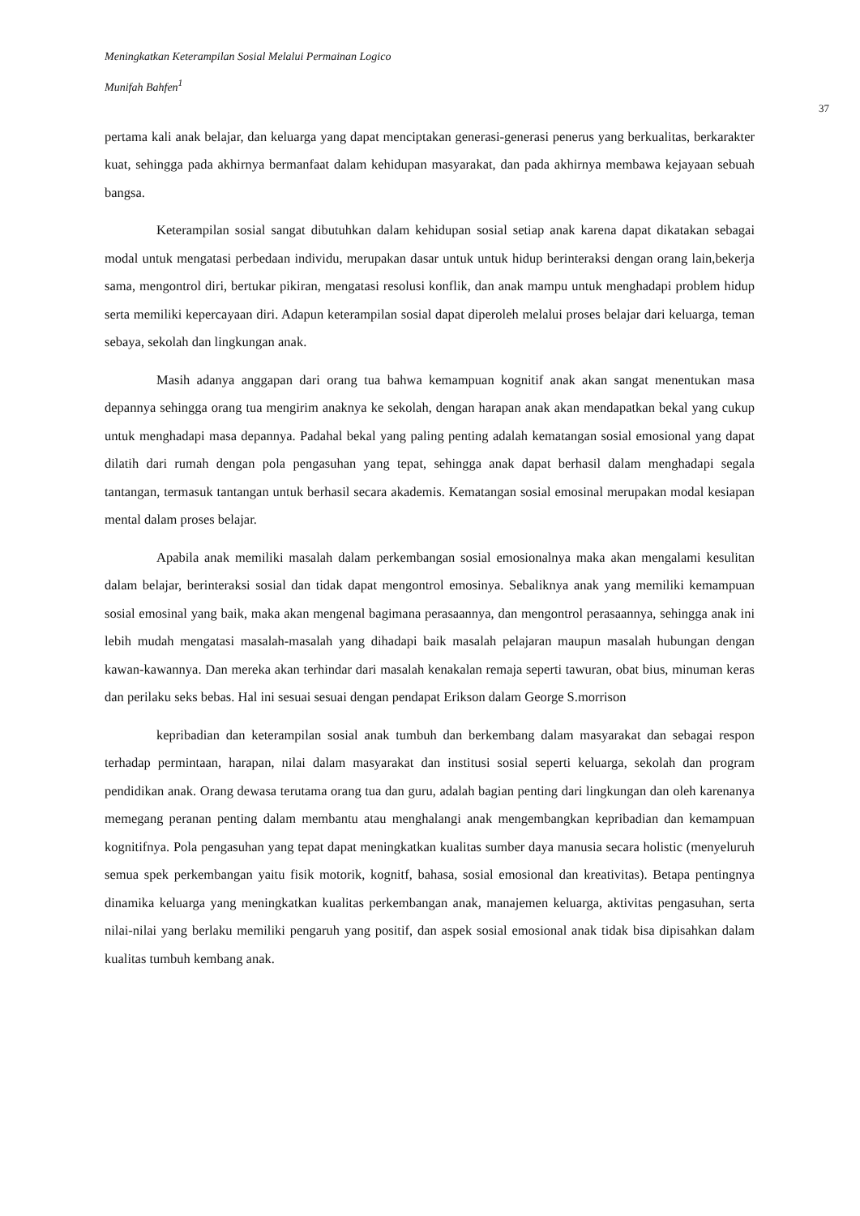Meningkatkan Keterampilan Sosial Melalui Permainan Logico
Munifah Bahfen<sup>1</sup>
37
pertama kali anak belajar, dan keluarga yang dapat menciptakan generasi-generasi penerus yang berkualitas, berkarakter kuat, sehingga pada akhirnya bermanfaat dalam kehidupan masyarakat, dan pada akhirnya membawa kejayaan sebuah bangsa.
Keterampilan sosial sangat dibutuhkan dalam kehidupan sosial setiap anak karena dapat dikatakan sebagai modal untuk mengatasi perbedaan individu, merupakan dasar untuk untuk hidup berinteraksi dengan orang lain,bekerja sama, mengontrol diri, bertukar pikiran, mengatasi resolusi konflik, dan anak mampu untuk menghadapi problem hidup serta memiliki kepercayaan diri. Adapun keterampilan sosial dapat diperoleh melalui proses belajar dari keluarga, teman sebaya, sekolah dan lingkungan anak.
Masih adanya anggapan dari orang tua bahwa kemampuan kognitif anak akan sangat menentukan masa depannya sehingga orang tua mengirim anaknya ke sekolah, dengan harapan anak akan mendapatkan bekal yang cukup untuk menghadapi masa depannya. Padahal bekal yang paling penting adalah kematangan sosial emosional yang dapat dilatih dari rumah dengan pola pengasuhan yang tepat, sehingga anak dapat berhasil dalam menghadapi segala tantangan, termasuk tantangan untuk berhasil secara akademis. Kematangan sosial emosinal merupakan modal kesiapan mental dalam proses belajar.
Apabila anak memiliki masalah dalam perkembangan sosial emosionalnya maka akan mengalami kesulitan dalam belajar, berinteraksi sosial dan tidak dapat mengontrol emosinya. Sebaliknya anak yang memiliki kemampuan sosial emosinal yang baik, maka akan mengenal bagimana perasaannya, dan mengontrol perasaannya, sehingga anak ini lebih mudah mengatasi masalah-masalah yang dihadapi baik masalah pelajaran maupun masalah hubungan dengan kawan-kawannya. Dan mereka akan terhindar dari masalah kenakalan remaja seperti tawuran, obat bius, minuman keras dan perilaku seks bebas. Hal ini sesuai sesuai dengan pendapat Erikson dalam George S.morrison
kepribadian dan keterampilan sosial anak tumbuh dan berkembang dalam masyarakat dan sebagai respon terhadap permintaan, harapan, nilai dalam masyarakat dan institusi sosial seperti keluarga, sekolah dan program pendidikan anak. Orang dewasa terutama orang tua dan guru, adalah bagian penting dari lingkungan dan oleh karenanya memegang peranan penting dalam membantu atau menghalangi anak mengembangkan kepribadian dan kemampuan kognitifnya. Pola pengasuhan yang tepat dapat meningkatkan kualitas sumber daya manusia secara holistic (menyeluruh semua spek perkembangan yaitu fisik motorik, kognitf, bahasa, sosial emosional dan kreativitas). Betapa pentingnya dinamika keluarga yang meningkatkan kualitas perkembangan anak, manajemen keluarga, aktivitas pengasuhan, serta nilai-nilai yang berlaku memiliki pengaruh yang positif, dan aspek sosial emosional anak tidak bisa dipisahkan dalam kualitas tumbuh kembang anak.